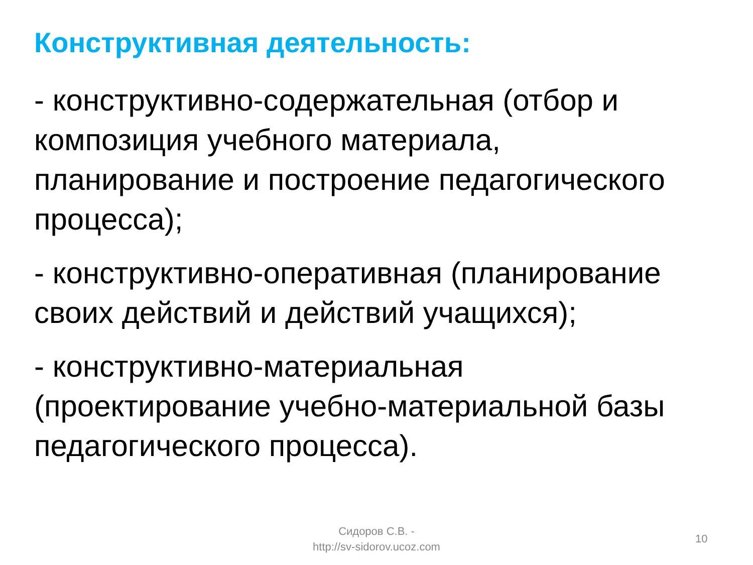Конструктивная деятельность:
- конструктивно-содержательная (отбор и композиция учебного материала, планирование и построение педагогического процесса);
- конструктивно-оперативная (планирование своих действий и действий учащихся);
- конструктивно-материальная (проектирование учебно-материальной базы педагогического процесса).
Сидоров С.В. -
http://sv-sidorov.ucoz.com
10